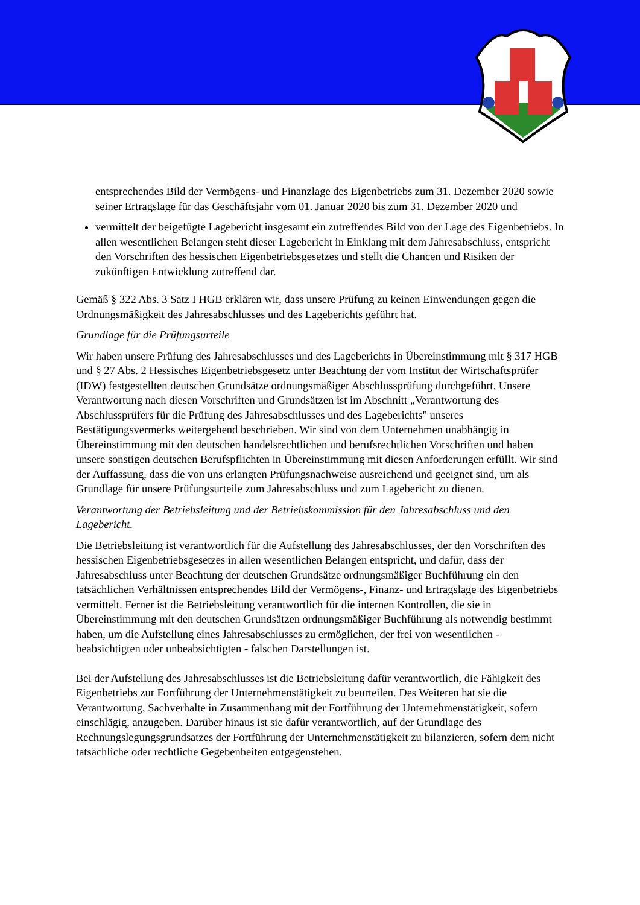entsprechendes Bild der Vermögens- und Finanzlage des Eigenbetriebs zum 31. Dezember 2020 sowie seiner Ertragslage für das Geschäftsjahr vom 01. Januar 2020 bis zum 31. Dezember 2020 und
vermittelt der beigefügte Lagebericht insgesamt ein zutreffendes Bild von der Lage des Eigenbetriebs. In allen wesentlichen Belangen steht dieser Lagebericht in Einklang mit dem Jahresabschluss, entspricht den Vorschriften des hessischen Eigenbetriebsgesetzes und stellt die Chancen und Risiken der zukünftigen Entwicklung zutreffend dar.
Gemäß § 322 Abs. 3 Satz I HGB erklären wir, dass unsere Prüfung zu keinen Einwendungen gegen die Ordnungsmäßigkeit des Jahresabschlusses und des Lageberichts geführt hat.
Grundlage für die Prüfungsurteile
Wir haben unsere Prüfung des Jahresabschlusses und des Lageberichts in Übereinstimmung mit § 317 HGB und § 27 Abs. 2 Hessisches Eigenbetriebsgesetz unter Beachtung der vom Institut der Wirtschaftsprüfer (IDW) festgestellten deutschen Grundsätze ordnungsmäßiger Abschlussprüfung durchgeführt. Unsere Verantwortung nach diesen Vorschriften und Grundsätzen ist im Abschnitt „Verantwortung des Abschlussprüfers für die Prüfung des Jahresabschlusses und des Lageberichts" unseres Bestätigungsvermerks weitergehend beschrieben. Wir sind von dem Unternehmen unabhängig in Übereinstimmung mit den deutschen handelsrechtlichen und berufsrechtlichen Vorschriften und haben unsere sonstigen deutschen Berufspflichten in Übereinstimmung mit diesen Anforderungen erfüllt. Wir sind der Auffassung, dass die von uns erlangten Prüfungsnachweise ausreichend und geeignet sind, um als Grundlage für unsere Prüfungsurteile zum Jahresabschluss und zum Lagebericht zu dienen.
Verantwortung der Betriebsleitung und der Betriebskommission für den Jahresabschluss und den Lagebericht.
Die Betriebsleitung ist verantwortlich für die Aufstellung des Jahresabschlusses, der den Vorschriften des hessischen Eigenbetriebsgesetzes in allen wesentlichen Belangen entspricht, und dafür, dass der Jahresabschluss unter Beachtung der deutschen Grundsätze ordnungsmäßiger Buchführung ein den tatsächlichen Verhältnissen entsprechendes Bild der Vermögens-, Finanz- und Ertragslage des Eigenbetriebs vermittelt. Ferner ist die Betriebsleitung verantwortlich für die internen Kontrollen, die sie in Übereinstimmung mit den deutschen Grundsätzen ordnungsmäßiger Buchführung als notwendig bestimmt haben, um die Aufstellung eines Jahresabschlusses zu ermöglichen, der frei von wesentlichen - beabsichtigten oder unbeabsichtigten - falschen Darstellungen ist.
Bei der Aufstellung des Jahresabschlusses ist die Betriebsleitung dafür verantwortlich, die Fähigkeit des Eigenbetriebs zur Fortführung der Unternehmenstätigkeit zu beurteilen. Des Weiteren hat sie die Verantwortung, Sachverhalte in Zusammenhang mit der Fortführung der Unternehmenstätigkeit, sofern einschlägig, anzugeben. Darüber hinaus ist sie dafür verantwortlich, auf der Grundlage des Rechnungslegungsgrundsatzes der Fortführung der Unternehmenstätigkeit zu bilanzieren, sofern dem nicht tatsächliche oder rechtliche Gegebenheiten entgegenstehen.